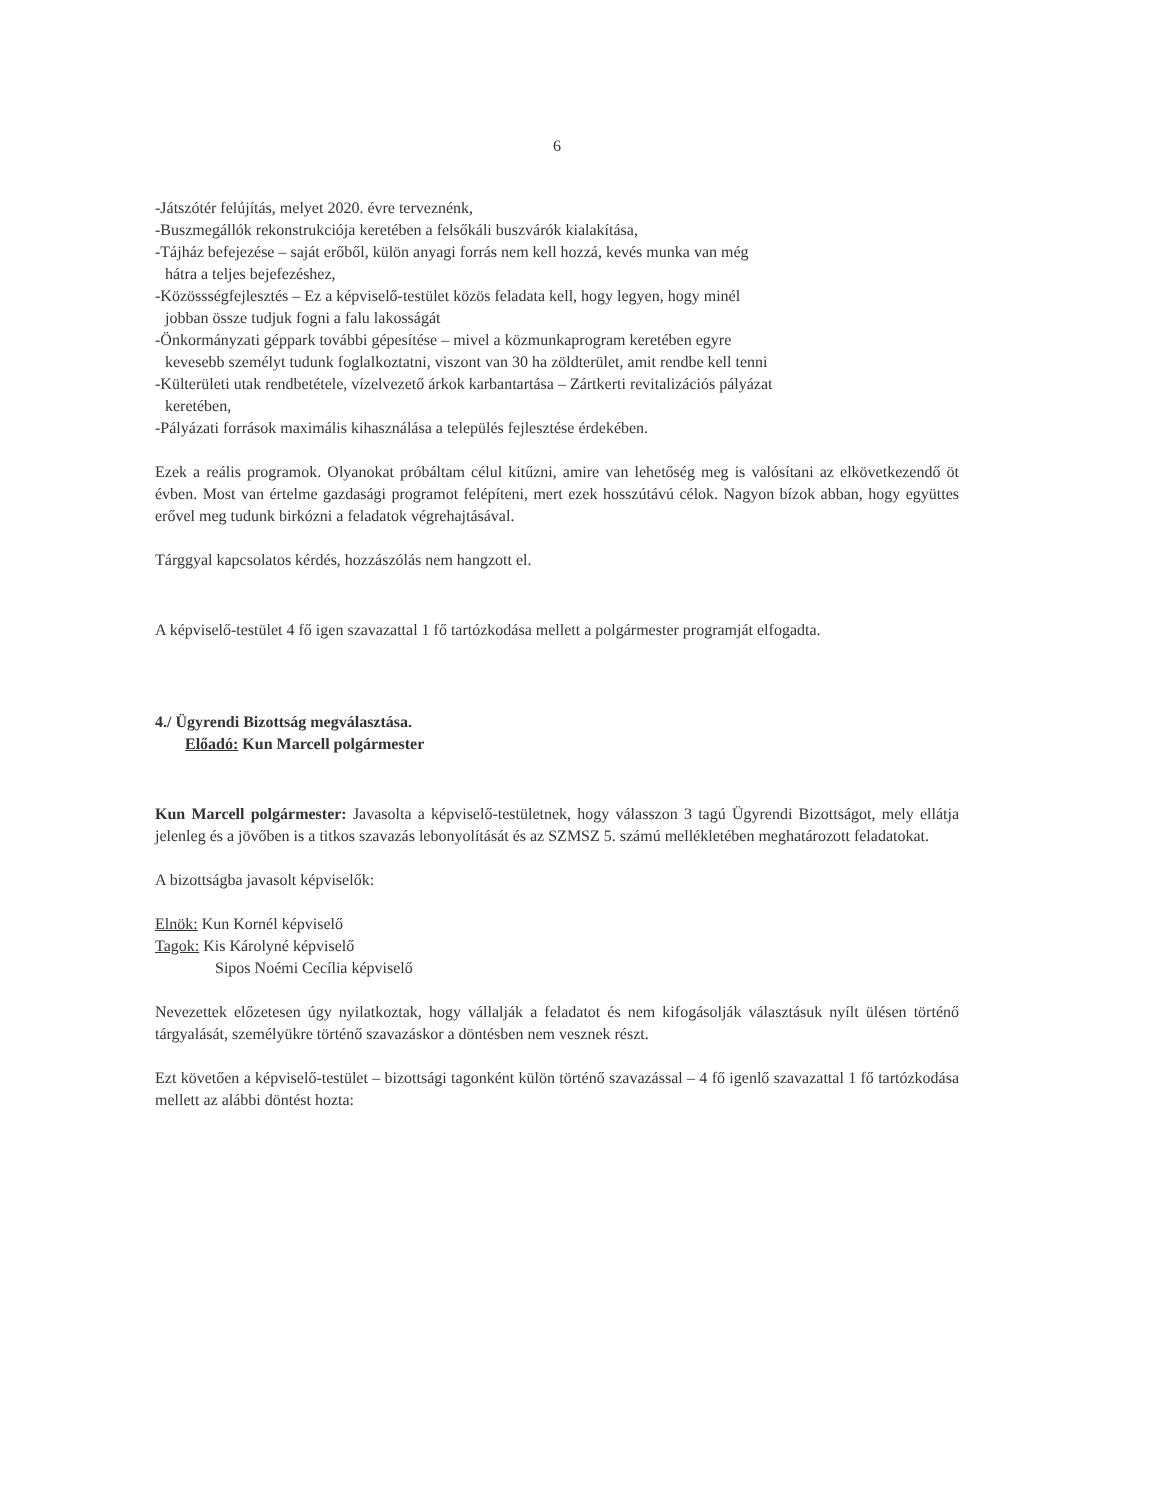6
-Játszótér felújítás, melyet 2020. évre terveznénk,
-Buszmegállók rekonstrukciója keretében a felsőkáli buszvárók kialakítása,
-Tájház befejezése – saját erőből, külön anyagi forrás nem kell hozzá, kevés munka van még
hátra a teljes bejefezéshez,
-Közössségfejlesztés – Ez a képviselő-testület közös feladata kell, hogy legyen, hogy minél
jobban össze tudjuk fogni a falu lakosságát
-Önkormányzati géppark további gépesítése – mivel a közmunkaprogram keretében egyre
kevesebb személyt tudunk foglalkoztatni, viszont van 30 ha zöldterület, amit rendbe kell tenni
-Külterületi utak rendbetétele, vízelvezető árkok karbantartása – Zártkerti revitalizációs pályázat
keretében,
-Pályázati források maximális kihasználása a település fejlesztése érdekében.
Ezek a reális programok. Olyanokat próbáltam célul kitűzni, amire van lehetőség meg is valósítani az elkövetkezendő öt évben. Most van értelme gazdasági programot felépíteni, mert ezek hosszútávú célok. Nagyon bízok abban, hogy együttes erővel meg tudunk birkózni a feladatok végrehajtásával.
Tárggyal kapcsolatos kérdés, hozzászólás nem hangzott el.
A képviselő-testület 4 fő igen szavazattal 1 fő tartózkodása mellett a polgármester programját elfogadta.
4./ Ügyrendi Bizottság megválasztása.
Előadó: Kun Marcell polgármester
Kun Marcell polgármester: Javasolta a képviselő-testületnek, hogy válasszon 3 tagú Ügyrendi Bizottságot, mely ellátja jelenleg és a jövőben is a titkos szavazás lebonyolítását és az SZMSZ 5. számú mellékletében meghatározott feladatokat.
A bizottságba javasolt képviselők:
Elnök: Kun Kornél képviselő
Tagok: Kis Károlyné képviselő
Sipos Noémi Cecília képviselő
Nevezettek előzetesen úgy nyilatkoztak, hogy vállalják a feladatot és nem kifogásolják választásuk nyílt ülésen történő tárgyalását, személyükre történő szavazáskor a döntésben nem vesznek részt.
Ezt követően a képviselő-testület – bizottsági tagonként külön történő szavazással – 4 fő igenlő szavazattal 1 fő tartózkodása mellett az alábbi döntést hozta: